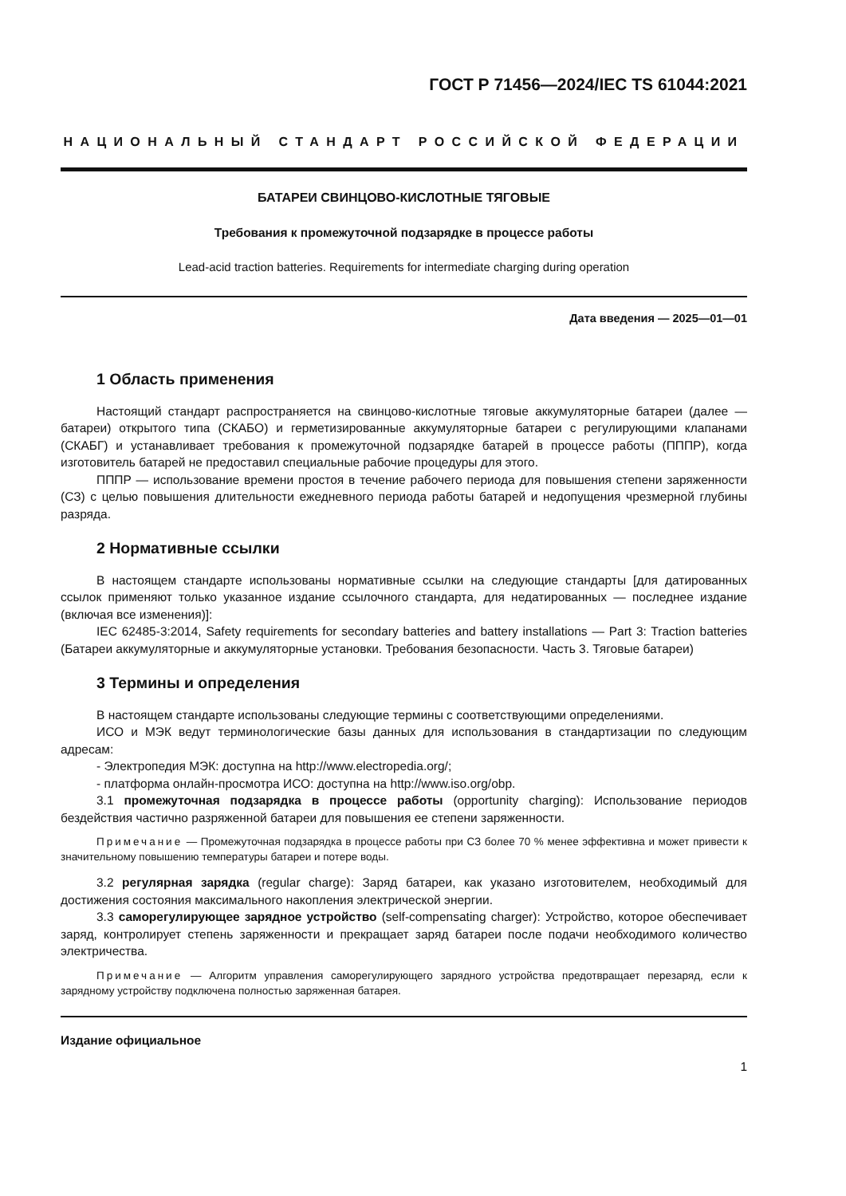ГОСТ Р 71456—2024/IEC TS 61044:2021
НАЦИОНАЛЬНЫЙ СТАНДАРТ РОССИЙСКОЙ ФЕДЕРАЦИИ
БАТАРЕИ СВИНЦОВО-КИСЛОТНЫЕ ТЯГОВЫЕ
Требования к промежуточной подзарядке в процессе работы
Lead-acid traction batteries. Requirements for intermediate charging during operation
Дата введения — 2025—01—01
1 Область применения
Настоящий стандарт распространяется на свинцово-кислотные тяговые аккумуляторные батареи (далее — батареи) открытого типа (СКАБО) и герметизированные аккумуляторные батареи с регулирующими клапанами (СКАБГ) и устанавливает требования к промежуточной подзарядке батарей в процессе работы (ПППР), когда изготовитель батарей не предоставил специальные рабочие процедуры для этого.
ПППР — использование времени простоя в течение рабочего периода для повышения степени заряженности (СЗ) с целью повышения длительности ежедневного периода работы батарей и недопущения чрезмерной глубины разряда.
2 Нормативные ссылки
В настоящем стандарте использованы нормативные ссылки на следующие стандарты [для датированных ссылок применяют только указанное издание ссылочного стандарта, для недатированных — последнее издание (включая все изменения)]:
IEC 62485-3:2014, Safety requirements for secondary batteries and battery installations — Part 3: Traction batteries (Батареи аккумуляторные и аккумуляторные установки. Требования безопасности. Часть 3. Тяговые батареи)
3 Термины и определения
В настоящем стандарте использованы следующие термины с соответствующими определениями.
ИСО и МЭК ведут терминологические базы данных для использования в стандартизации по следующим адресам:
- Электропедия МЭК: доступна на http://www.electropedia.org/;
- платформа онлайн-просмотра ИСО: доступна на http://www.iso.org/obp.
3.1 промежуточная подзарядка в процессе работы (opportunity charging): Использование периодов бездействия частично разряженной батареи для повышения ее степени заряженности.
Примечание — Промежуточная подзарядка в процессе работы при СЗ более 70 % менее эффективна и может привести к значительному повышению температуры батареи и потере воды.
3.2 регулярная зарядка (regular charge): Заряд батареи, как указано изготовителем, необходимый для достижения состояния максимального накопления электрической энергии.
3.3 саморегулирующее зарядное устройство (self-compensating charger): Устройство, которое обеспечивает заряд, контролирует степень заряженности и прекращает заряд батареи после подачи необходимого количество электричества.
Примечание — Алгоритм управления саморегулирующего зарядного устройства предотвращает перезаряд, если к зарядному устройству подключена полностью заряженная батарея.
Издание официальное
1